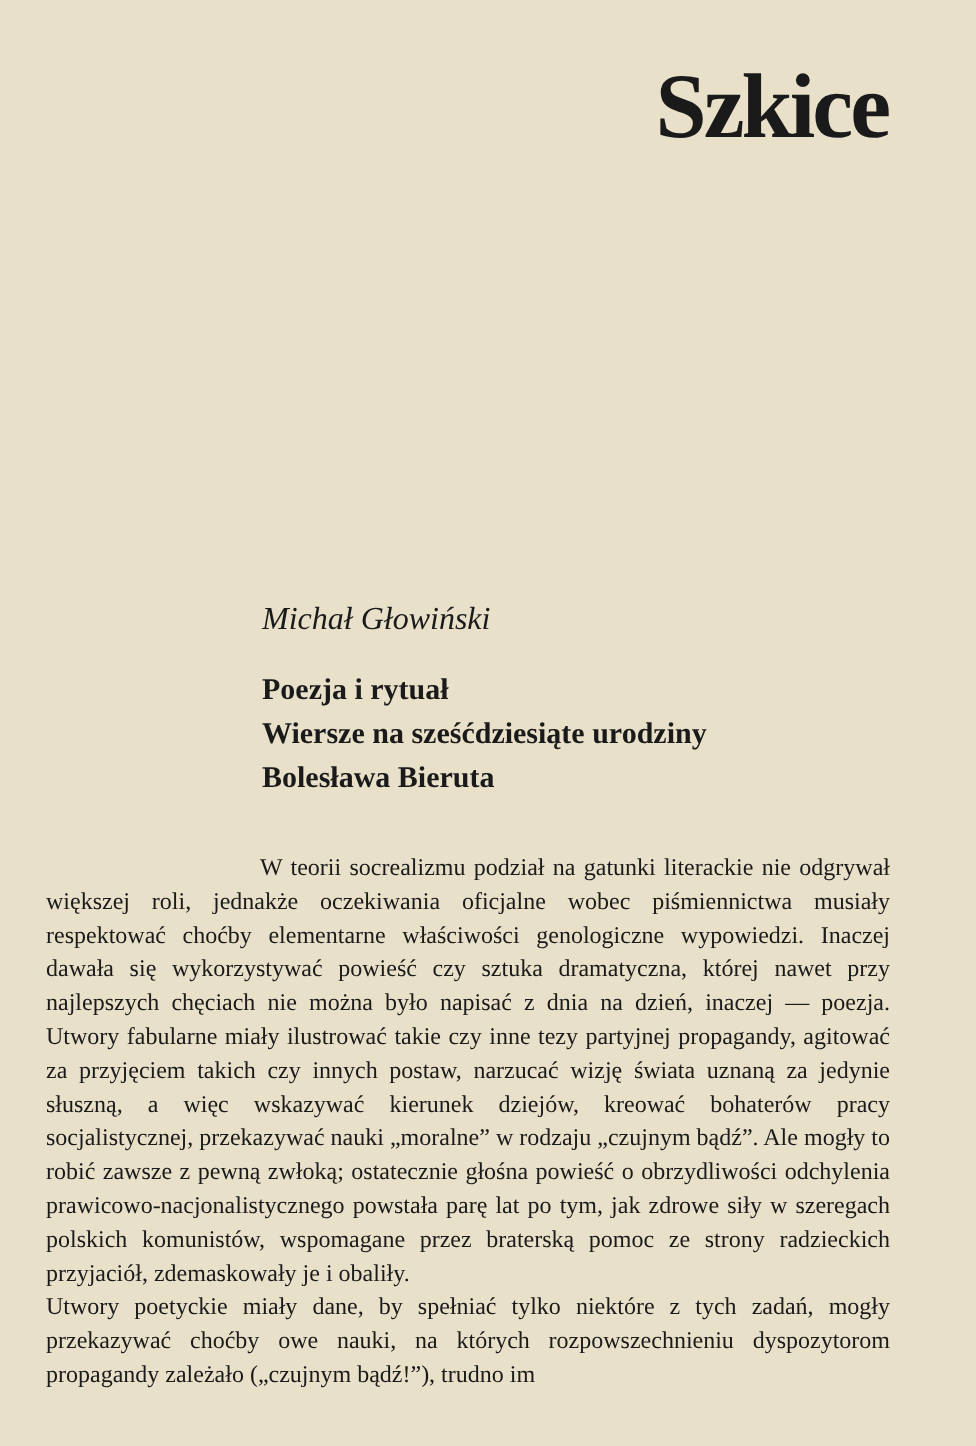Szkice
Michał Głowiński
Poezja i rytuał
Wiersze na sześćdziesiąte urodziny
Bolesława Bieruta
W teorii socrealizmu podział na gatunki literackie nie odgrywał większej roli, jednakże oczekiwania oficjalne wobec piśmiennictwa musiały respektować choćby elementarne właściwości genologiczne wypowiedzi. Inaczej dawała się wykorzystywać powieść czy sztuka dramatyczna, której nawet przy najlepszych chęciach nie można było napisać z dnia na dzień, inaczej — poezja. Utwory fabularne miały ilustrować takie czy inne tezy partyjnej propagandy, agitować za przyjęciem takich czy innych postaw, narzucać wizję świata uznaną za jedynie słuszną, a więc wskazywać kierunek dziejów, kreować bohaterów pracy socjalistycznej, przekazywać nauki „moralne” w rodzaju „czujnym bądź”. Ale mogły to robić zawsze z pewną zwłoką; ostatecznie głośna powieść o obrzydliwości odchylenia prawicowo-nacjonalistycznego powstała parę lat po tym, jak zdrowe siły w szeregach polskich komunistów, wspomagane przez braterską pomoc ze strony radzieckich przyjaciół, zdemaskowały je i obaliły.
Utwory poetyckie miały dane, by spełniać tylko niektóre z tych zadań, mogły przekazywać choćby owe nauki, na których rozpowszechnieniu dyspozytorom propagandy zależało („czujnym bądź!”), trudno im